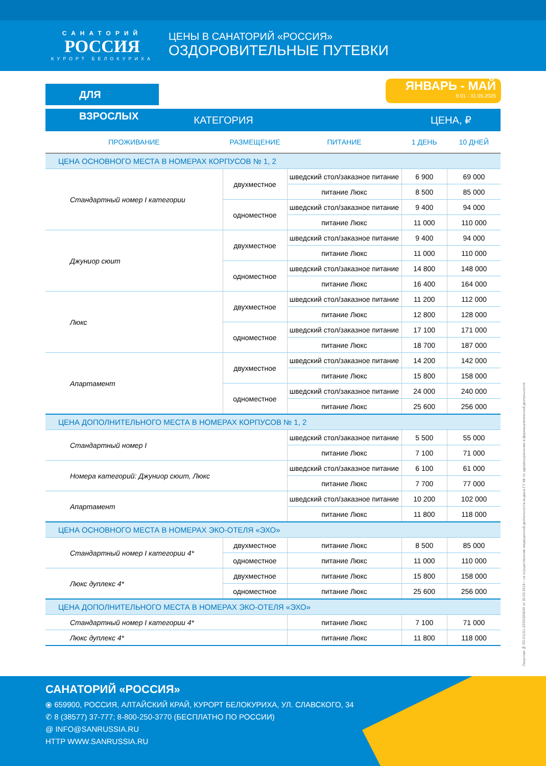САНАТОРИЙ
РОССИЯ
КУРОРТ БЕЛОКУРИХА
ЦЕНЫ В САНАТОРИЙ «РОССИЯ»
ОЗДОРОВИТЕЛЬНЫЕ ПУТЕВКИ
ЯНВАРЬ - МАЙ
9.01 - 31.05.2025
ДЛЯ ВЗРОСЛЫХ
| КАТЕГОРИЯ | | | ЦЕНА, ₽ | |
| --- | --- | --- | --- | --- |
| ПРОЖИВАНИЕ | РАЗМЕЩЕНИЕ | ПИТАНИЕ | 1 ДЕНЬ | 10 ДНЕЙ |
| ЦЕНА ОСНОВНОГО МЕСТА В НОМЕРАХ КОРПУСОВ № 1, 2 | | | | |
| Стандартный номер I категории | двухместное | шведский стол/заказное питание | 6 900 | 69 000 |
| | | питание Люкс | 8 500 | 85 000 |
| | одноместное | шведский стол/заказное питание | 9 400 | 94 000 |
| | | питание Люкс | 11 000 | 110 000 |
| Джуниор сюит | двухместное | шведский стол/заказное питание | 9 400 | 94 000 |
| | | питание Люкс | 11 000 | 110 000 |
| | одноместное | шведский стол/заказное питание | 14 800 | 148 000 |
| | | питание Люкс | 16 400 | 164 000 |
| Люкс | двухместное | шведский стол/заказное питание | 11 200 | 112 000 |
| | | питание Люкс | 12 800 | 128 000 |
| | одноместное | шведский стол/заказное питание | 17 100 | 171 000 |
| | | питание Люкс | 18 700 | 187 000 |
| Апартамент | двухместное | шведский стол/заказное питание | 14 200 | 142 000 |
| | | питание Люкс | 15 800 | 158 000 |
| | одноместное | шведский стол/заказное питание | 24 000 | 240 000 |
| | | питание Люкс | 25 600 | 256 000 |
| ЦЕНА ДОПОЛНИТЕЛЬНОГО МЕСТА В НОМЕРАХ КОРПУСОВ № 1, 2 | | | | |
| Стандартный номер I | | шведский стол/заказное питание | 5 500 | 55 000 |
| | | питание Люкс | 7 100 | 71 000 |
| Номера категорий: Джуниор сюит, Люкс | | шведский стол/заказное питание | 6 100 | 61 000 |
| | | питание Люкс | 7 700 | 77 000 |
| Апартамент | | шведский стол/заказное питание | 10 200 | 102 000 |
| | | питание Люкс | 11 800 | 118 000 |
| ЦЕНА ОСНОВНОГО МЕСТА В НОМЕРАХ ЭКО-ОТЕЛЯ «ЭХО» | | | | |
| Стандартный номер I категории 4* | двухместное | питание Люкс | 8 500 | 85 000 |
| | одноместное | питание Люкс | 11 000 | 110 000 |
| Люкс дуплекс 4* | двухместное | питание Люкс | 15 800 | 158 000 |
| | одноместное | питание Люкс | 25 600 | 256 000 |
| ЦЕНА ДОПОЛНИТЕЛЬНОГО МЕСТА В НОМЕРАХ ЭКО-ОТЕЛЯ «ЭХО» | | | | |
| Стандартный номер I категории 4* | | питание Люкс | 7 100 | 71 000 |
| Люкс дуплекс 4* | | питание Люкс | 11 800 | 118 000 |
Лицензия № ЛО-01151-22/00320049 от 30.03.2018 г. на осуществление медицинской деятельности выдана ГУ АК по здравоохранению и фармацевтической деятельности
САНАТОРИЙ «РОССИЯ»
⦿ 659900, РОССИЯ, АЛТАЙСКИЙ КРАЙ, КУРОРТ БЕЛОКУРИХА, УЛ. СЛАВСКОГО, 34
✆ 8 (38577) 37-777; 8-800-250-3770 (БЕСПЛАТНО ПО РОССИИ)
@ INFO@SANRUSSIA.RU
HTTP WWW.SANRUSSIA.RU